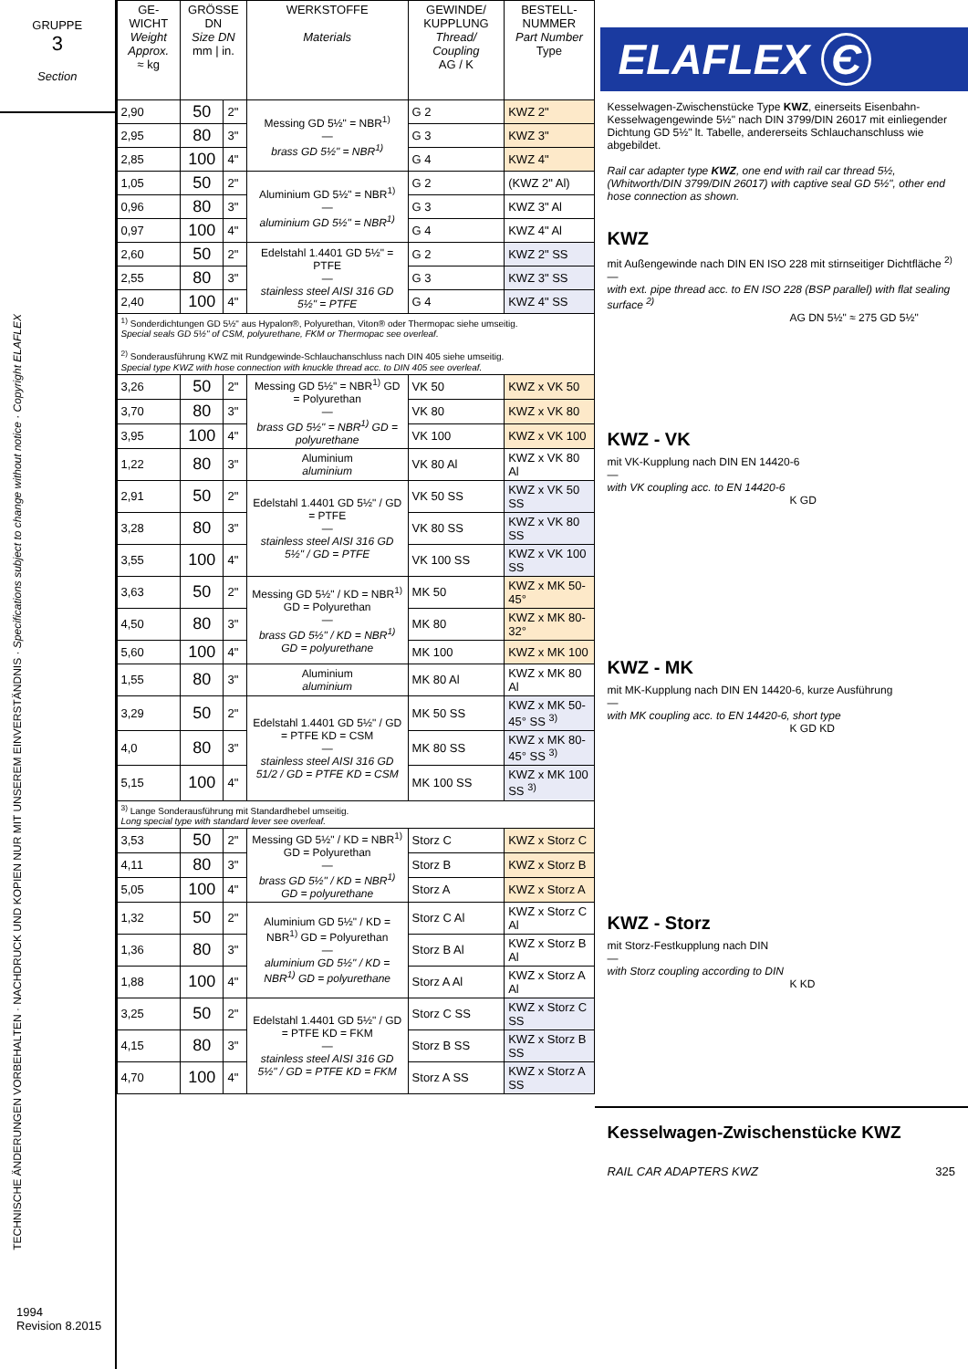GRUPPE
3
Section
TECHNISCHE ÄNDERUNGEN VORBEHALTEN · NACHDRUCK UND KOPIEN NUR MIT UNSEREM EINVERSTÄNDNIS · Specifications subject to change without notice · Copyright ELAFLEX
1994
Revision 8.2015
| GE-WICHT Weight Approx. ≈ kg | GRÖSSE DN Size DN mm / in. | | WERKSTOFFE Materials | GEWINDE/ KUPPLUNG Thread/ Coupling AG / K | BESTELL-NUMMER Part Number Type |
| --- | --- | --- | --- | --- | --- |
| 2,90 | 50 | 2" | Messing GD 5½" = NBR<sup>1)</sup> — brass GD 5½" = NBR<sup>1)</sup> | G 2 | KWZ 2" |
| 2,95 | 80 | 3" | | G 3 | KWZ 3" |
| 2,85 | 100 | 4" | | G 4 | KWZ 4" |
| 1,05 | 50 | 2" | Aluminium GD 5½" = NBR<sup>1)</sup> — aluminium GD 5½" = NBR<sup>1)</sup> | G 2 | (KWZ 2" Al) |
| 0,96 | 80 | 3" | | G 3 | KWZ 3" Al |
| 0,97 | 100 | 4" | | G 4 | KWZ 4" Al |
| 2,60 | 50 | 2" | Edelstahl 1.4401 GD 5½" = PTFE — stainless steel AISI 316 GD 5½" = PTFE | G 2 | KWZ 2" SS |
| 2,55 | 80 | 3" | | G 3 | KWZ 3" SS |
| 2,40 | 100 | 4" | | G 4 | KWZ 4" SS |
| <sup>1)</sup> Sonderdichtungen GD 5½" aus Hypalon®, Polyurethan, Viton® oder Thermopac siehe umseitig. Special seals GD 5½" of CSM, polyurethane, FKM or Thermopac see overleaf. <sup>2)</sup> Sonderausführung KWZ mit Rundgewinde-Schlauchanschluss nach DIN 405 siehe umseitig. Special type KWZ with hose connection with knuckle thread acc. to DIN 405 see overleaf. | | | | | |
| 3,26 | 50 | 2" | Messing GD 5½" = NBR<sup>1)</sup> GD = Polyurethan — brass GD 5½" = NBR<sup>1)</sup> GD = polyurethane | VK 50 | KWZ x VK 50 |
| 3,70 | 80 | 3" | | VK 80 | KWZ x VK 80 |
| 3,95 | 100 | 4" | | VK 100 | KWZ x VK 100 |
| 1,22 | 80 | 3" | Aluminium aluminium | VK 80 Al | KWZ x VK 80 Al |
| 2,91 | 50 | 2" | Edelstahl 1.4401 GD 5½" / GD = PTFE — stainless steel AISI 316 GD 5½" / GD = PTFE | VK 50 SS | KWZ x VK 50 SS |
| 3,28 | 80 | 3" | | VK 80 SS | KWZ x VK 80 SS |
| 3,55 | 100 | 4" | | VK 100 SS | KWZ x VK 100 SS |
| 3,63 | 50 | 2" | Messing GD 5½" / KD = NBR<sup>1)</sup> GD = Polyurethan — brass GD 5½" / KD = NBR<sup>1)</sup> GD = polyurethane | MK 50 | KWZ x MK 50-45° |
| 4,50 | 80 | 3" | | MK 80 | KWZ x MK 80-32° |
| 5,60 | 100 | 4" | | MK 100 | KWZ x MK 100 |
| 1,55 | 80 | 3" | Aluminium aluminium | MK 80 Al | KWZ x MK 80 Al |
| 3,29 | 50 | 2" | Edelstahl 1.4401 GD 5½" / GD = PTFE KD = CSM — stainless steel AISI 316 GD 51/2 / GD = PTFE KD = CSM | MK 50 SS | KWZ x MK 50-45° SS <sup>3)</sup> |
| 4,0 | 80 | 3" | | MK 80 SS | KWZ x MK 80-45° SS <sup>3)</sup> |
| 5,15 | 100 | 4" | | MK 100 SS | KWZ x MK 100 SS <sup>3)</sup> |
| <sup>3)</sup> Lange Sonderausführung mit Standardhebel umseitig. Long special type with standard lever see overleaf. | | | | | |
| 3,53 | 50 | 2" | Messing GD 5½" / KD = NBR<sup>1)</sup> GD = Polyurethan — brass GD 5½" / KD = NBR<sup>1)</sup> GD = polyurethane | Storz C | KWZ x Storz C |
| 4,11 | 80 | 3" | | Storz B | KWZ x Storz B |
| 5,05 | 100 | 4" | | Storz A | KWZ x Storz A |
| 1,32 | 50 | 2" | Aluminium GD 5½" / KD = NBR<sup>1)</sup> GD = Polyurethan — aluminium GD 5½" / KD = NBR<sup>1)</sup> GD = polyurethane | Storz C Al | KWZ x Storz C Al |
| 1,36 | 80 | 3" | | Storz B Al | KWZ x Storz B Al |
| 1,88 | 100 | 4" | | Storz A Al | KWZ x Storz A Al |
| 3,25 | 50 | 2" | Edelstahl 1.4401 GD 5½" / GD = PTFE KD = FKM — stainless steel AISI 316 GD 5½" / GD = PTFE KD = FKM | Storz C SS | KWZ x Storz C SS |
| 4,15 | 80 | 3" | | Storz B SS | KWZ x Storz B SS |
| 4,70 | 100 | 4" | | Storz A SS | KWZ x Storz A SS |
ELAFLEX Є
Kesselwagen-Zwischenstücke Type KWZ, einerseits Eisenbahn-Kesselwagengewinde 5½" nach DIN 3799/DIN 26017 mit einliegender Dichtung GD 5½" lt. Tabelle, andererseits Schlauchanschluss wie abgebildet.
Rail car adapter type KWZ, one end with rail car thread 5½, (Whitworth/DIN 3799/DIN 26017) with captive seal GD 5½", other end hose connection as shown.
KWZ
mit Außengewinde nach DIN EN ISO 228 mit stirnseitiger Dichtfläche <sup>2)</sup>
—
with ext. pipe thread acc. to EN ISO 228 (BSP parallel) with flat sealing surface <sup>2)</sup>
AG DN 5½" ≈ 275 GD 5½"
KWZ - VK
mit VK-Kupplung nach DIN EN 14420-6
—
with VK coupling acc. to EN 14420-6
K GD
KWZ - MK
mit MK-Kupplung nach DIN EN 14420-6, kurze Ausführung
—
with MK coupling acc. to EN 14420-6, short type
K GD KD
KWZ - Storz
mit Storz-Festkupplung nach DIN
—
with Storz coupling according to DIN
K KD
Kesselwagen-Zwischenstücke KWZ
RAIL CAR ADAPTERS KWZ 325